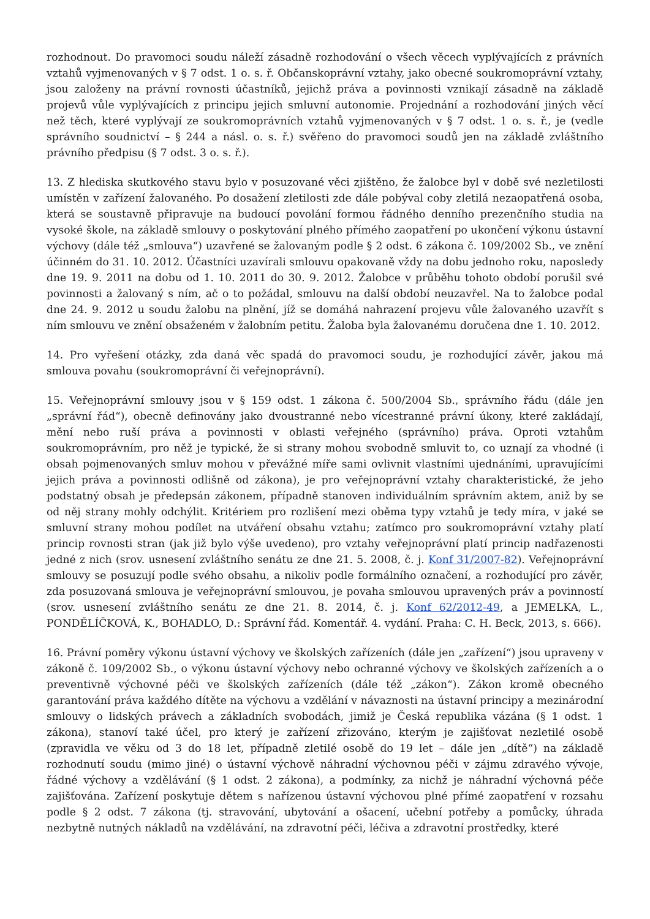rozhodnout. Do pravomoci soudu náleží zásadně rozhodování o všech věcech vyplývajících z právních vztahů vyjmenovaných v § 7 odst. 1 o. s. ř. Občanskoprávní vztahy, jako obecné soukromoprávní vztahy, jsou založeny na právní rovnosti účastníků, jejichž práva a povinnosti vznikají zásadně na základě projevů vůle vyplývajících z principu jejich smluvní autonomie. Projednání a rozhodování jiných věcí než těch, které vyplývají ze soukromoprávních vztahů vyjmenovaných v § 7 odst. 1 o. s. ř., je (vedle správního soudnictví – § 244 a násl. o. s. ř.) svěřeno do pravomoci soudů jen na základě zvláštního právního předpisu (§ 7 odst. 3 o. s. ř.).
13. Z hlediska skutkového stavu bylo v posuzované věci zjištěno, že žalobce byl v době své nezletilosti umístěn v zařízení žalovaného. Po dosažení zletilosti zde dále pobýval coby zletilá nezaopatřená osoba, která se soustavně připravuje na budoucí povolání formou řádného denního prezenčního studia na vysoké škole, na základě smlouvy o poskytování plného přímého zaopatření po ukončení výkonu ústavní výchovy (dále též „smlouva“) uzavřené se žalovaným podle § 2 odst. 6 zákona č. 109/2002 Sb., ve znění účinném do 31. 10. 2012. Účastníci uzavírali smlouvu opakovaně vždy na dobu jednoho roku, naposledy dne 19. 9. 2011 na dobu od 1. 10. 2011 do 30. 9. 2012. Žalobce v průběhu tohoto období porušil své povinnosti a žalovaný s ním, ač o to požádal, smlouvu na další období neuzavřel. Na to žalobce podal dne 24. 9. 2012 u soudu žalobu na plnění, jíž se domáhá nahrazení projevu vůle žalovaného uzavřít s ním smlouvu ve znění obsaženém v žalobním petitu. Žaloba byla žalovanému doručena dne 1. 10. 2012.
14. Pro vyřešení otázky, zda daná věc spadá do pravomoci soudu, je rozhodující závěr, jakou má smlouva povahu (soukromoprávní či veřejnoprávní).
15. Veřejnoprávní smlouvy jsou v § 159 odst. 1 zákona č. 500/2004 Sb., správního řádu (dále jen „správní řád“), obecně definovány jako dvoustranné nebo vícestranné právní úkony, které zakládají, mění nebo ruší práva a povinnosti v oblasti veřejného (správního) práva. Oproti vztahům soukromoprávním, pro něž je typické, že si strany mohou svobodně smluvit to, co uznají za vhodné (i obsah pojmenovaných smluv mohou v převážné míře sami ovlivnit vlastními ujednáními, upravujícími jejich práva a povinnosti odlišně od zákona), je pro veřejnoprávní vztahy charakteristické, že jeho podstatný obsah je předepsán zákonem, případně stanoven individuálním správním aktem, aniž by se od něj strany mohly odchýlit. Kritériem pro rozlišení mezi oběma typy vztahů je tedy míra, v jaké se smluvní strany mohou podílet na utváření obsahu vztahu; zatímco pro soukromoprávní vztahy platí princip rovnosti stran (jak již bylo výše uvedeno), pro vztahy veřejnoprávní platí princip nadřazenosti jedné z nich (srov. usnesení zvláštního senátu ze dne 21. 5. 2008, č. j. Konf 31/2007-82). Veřejnoprávní smlouvy se posuzují podle svého obsahu, a nikoliv podle formálního označení, a rozhodující pro závěr, zda posuzovaná smlouva je veřejnoprávní smlouvou, je povaha smlouvou upravených práv a povinností (srov. usnesení zvláštního senátu ze dne 21. 8. 2014, č. j. Konf 62/2012-49, a JEMELKA, L., PONDĚLÍČKOVÁ, K., BOHADLO, D.: Správní řád. Komentář. 4. vydání. Praha: C. H. Beck, 2013, s. 666).
16. Právní poměry výkonu ústavní výchovy ve školských zařízeních (dále jen „zařízení“) jsou upraveny v zákoně č. 109/2002 Sb., o výkonu ústavní výchovy nebo ochranné výchovy ve školských zařízeních a o preventivně výchovné péči ve školských zařízeních (dále též „zákon“). Zákon kromě obecného garantování práva každého dítěte na výchovu a vzdělání v návaznosti na ústavní principy a mezinárodní smlouvy o lidských právech a základních svobodách, jimiž je Česká republika vázána (§ 1 odst. 1 zákona), stanoví také účel, pro který je zařízení zřizováno, kterým je zajišťovat nezletilé osobě (zpravidla ve věku od 3 do 18 let, případně zletilé osobě do 19 let – dále jen „dítě“) na základě rozhodnutí soudu (mimo jiné) o ústavní výchově náhradní výchovnou péči v zájmu zdravého vývoje, řádné výchovy a vzdělávání (§ 1 odst. 2 zákona), a podmínky, za nichž je náhradní výchovná péče zajišťována. Zařízení poskytuje dětem s nařízenou ústavní výchovou plné přímé zaopatření v rozsahu podle § 2 odst. 7 zákona (tj. stravování, ubytování a ošacení, učební potřeby a pomůcky, úhrada nezbytně nutných nákladů na vzdělávání, na zdravotní péči, léčiva a zdravotní prostředky, které